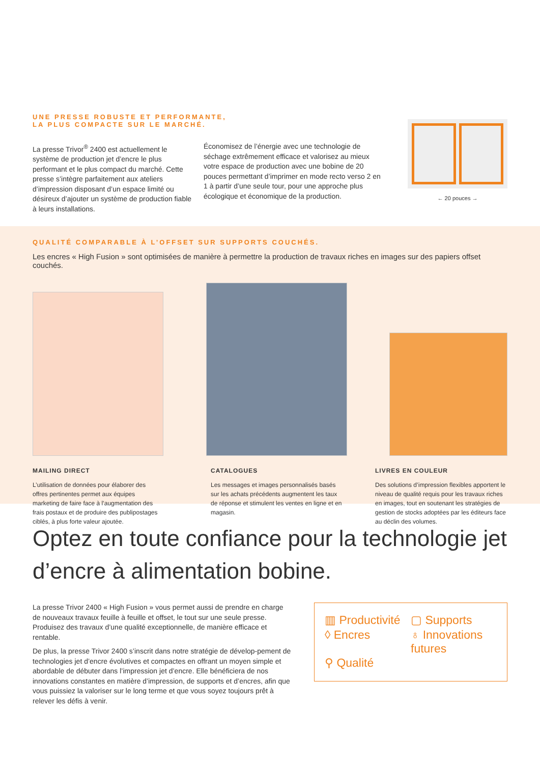UNE PRESSE ROBUSTE ET PERFORMANTE,
LA PLUS COMPACTE SUR LE MARCHÉ.
La presse Trivor<sup>®</sup> 2400 est actuellement le système de production jet d’encre le plus performant et le plus compact du marché. Cette presse s’intègre parfaitement aux ateliers d’impression disposant d’un espace limité ou désireux d’ajouter un système de production fiable à leurs installations.
Économisez de l’énergie avec une technologie de séchage extrêmement efficace et valorisez au mieux votre espace de production avec une bobine de 20 pouces permettant d’imprimer en mode recto verso 2 en 1 à partir d’une seule tour, pour une approche plus écologique et économique de la production.
← 20 pouces →
QUALITÉ COMPARABLE À L’OFFSET SUR SUPPORTS COUCHÉS.
Les encres « High Fusion » sont optimisées de manière à permettre la production de travaux riches en images sur des papiers offset couchés.
MAILING DIRECT
L’utilisation de données pour élaborer des offres pertinentes permet aux équipes marketing de faire face à l’augmentation des frais postaux et de produire des publipostages ciblés, à plus forte valeur ajoutée.
CATALOGUES
Les messages et images personnalisés basés sur les achats précédents augmentent les taux de réponse et stimulent les ventes en ligne et en magasin.
LIVRES EN COULEUR
Des solutions d’impression flexibles apportent le niveau de qualité requis pour les travaux riches en images, tout en soutenant les stratégies de gestion de stocks adoptées par les éditeurs face au déclin des volumes.
Optez en toute confiance pour la technologie jet d’encre à alimentation bobine.
La presse Trivor 2400 « High Fusion » vous permet aussi de prendre en charge de nouveaux travaux feuille à feuille et offset, le tout sur une seule presse. Produisez des travaux d’une qualité exceptionnelle, de manière efficace et rentable.
De plus, la presse Trivor 2400 s’inscrit dans notre stratégie de dévelop-pement de technologies jet d’encre évolutives et compactes en offrant un moyen simple et abordable de débuter dans l’impression jet d’encre. Elle bénéficiera de nos innovations constantes en matière d’impression, de supports et d’encres, afin que vous puissiez la valoriser sur le long terme et que vous soyez toujours prêt à relever les défis à venir.
▥ Productivité
▢ Supports
◊ Encres
♁ Innovations futures
⚲ Qualité